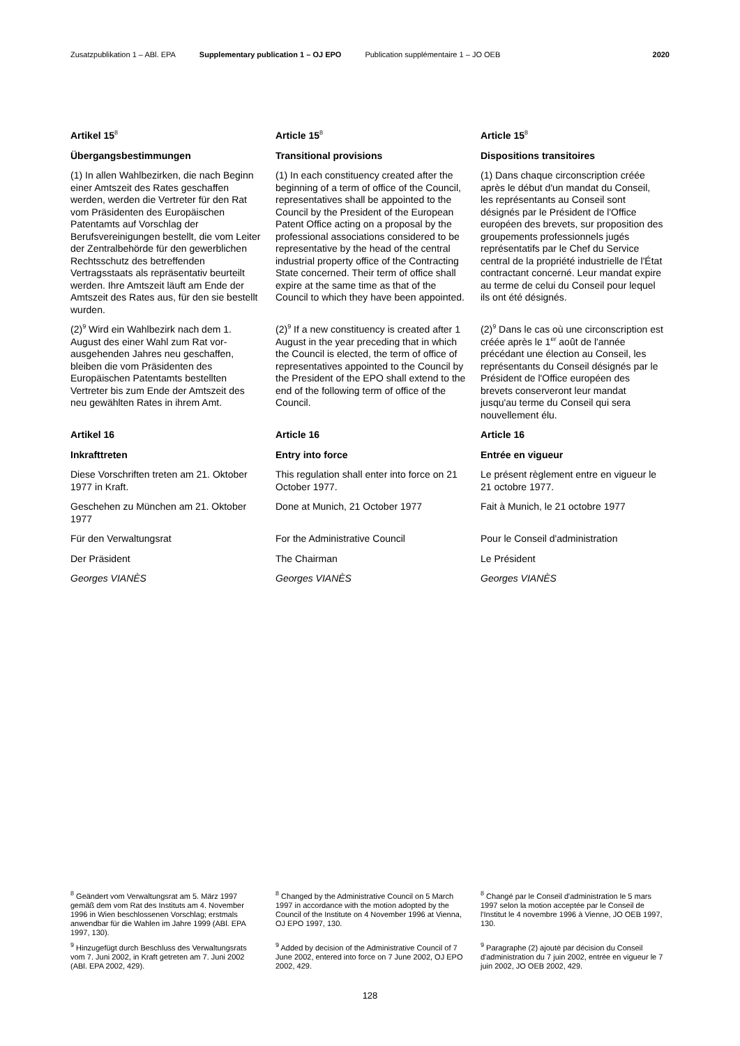Zusatzpublikation 1 – ABl. EPA Supplementary publication 1 – OJ EPO Publication supplémentaire 1 – JO OEB 2020
Artikel 15<sup>8</sup>
Article 15<sup>8</sup>
Article 15<sup>8</sup>
Übergangsbestimmungen
Transitional provisions
Dispositions transitoires
(1) In allen Wahlbezirken, die nach Beginn einer Amtszeit des Rates geschaffen werden, werden die Vertreter für den Rat vom Präsidenten des Europäischen Patentamts auf Vorschlag der Berufsvereinigungen bestellt, die vom Leiter der Zentral­behörde für den gewerblichen Rechts­schutz des betreffenden Vertragsstaats als repräsentativ beurteilt werden. Ihre Amtszeit läuft am Ende der Amtszeit des Rates aus, für den sie bestellt wurden.
(1) In each constituency created after the beginning of a term of office of the Council, representatives shall be appointed to the Council by the President of the European Patent Office acting on a proposal by the professional associations considered to be representative by the head of the central industrial property office of the Contracting State concerned. Their term of office shall expire at the same time as that of the Council to which they have been appointed.
(1) Dans chaque circonscription créée après le début d'un mandat du Conseil, les représentants au Conseil sont désignés par le Président de l'Office européen des brevets, sur proposition des groupements professionnels jugés représentatifs par le Chef du Service central de la propriété industrielle de l'État contractant concerné. Leur mandat expire au terme de celui du Conseil pour lequel ils ont été désignés.
(2)<sup>9</sup> Wird ein Wahlbezirk nach dem 1. August des einer Wahl zum Rat vor­ausgehenden Jahres neu geschaffen, bleiben die vom Präsidenten des Europäischen Patentamts bestellten Vertreter bis zum Ende der Amtszeit des neu gewählten Rates in ihrem Amt.
(2)<sup>9</sup> If a new constituency is created after 1 August in the year preceding that in which the Council is elected, the term of office of representatives appointed to the Council by the President of the EPO shall extend to the end of the following term of office of the Council.
(2)<sup>9</sup> Dans le cas où une circonscription est créée après le 1<sup>er</sup> août de l'année précédant une élection au Conseil, les représentants du Conseil désignés par le Président de l'Office européen des brevets conserveront leur mandat jusqu'au terme du Conseil qui sera nouvellement élu.
Artikel 16
Article 16
Article 16
Inkrafttreten
Entry into force
Entrée en vigueur
Diese Vorschriften treten am 21. Oktober 1977 in Kraft.
This regulation shall enter into force on 21 October 1977.
Le présent règlement entre en vigueur le 21 octobre 1977.
Geschehen zu München am 21. Oktober 1977
Done at Munich, 21 October 1977
Fait à Munich, le 21 octobre 1977
Für den Verwaltungsrat
For the Administrative Council
Pour le Conseil d'administration
Der Präsident
The Chairman
Le Président
Georges VIANÈS
Georges VIANÈS
Georges VIANÈS
<sup>8</sup> Geändert vom Verwaltungsrat am 5. März 1997 gemäß dem vom Rat des Instituts am 4. November 1996 in Wien beschlossenen Vorschlag; erstmals anwendbar für die Wahlen im Jahre 1999 (ABl. EPA 1997, 130).
<sup>8</sup> Changed by the Administrative Council on 5 March 1997 in accordance with the motion adopted by the Council of the Institute on 4 November 1996 at Vienna, OJ EPO 1997, 130.
<sup>8</sup> Changé par le Conseil d'administration le 5 mars 1997 selon la motion acceptée par le Conseil de l'Institut le 4 novembre 1996 à Vienne, JO OEB 1997, 130.
<sup>9</sup> Hinzugefügt durch Beschluss des Verwaltungsrats vom 7. Juni 2002, in Kraft getreten am 7. Juni 2002 (ABl. EPA 2002, 429).
<sup>9</sup> Added by decision of the Administrative Council of 7 June 2002, entered into force on 7 June 2002, OJ EPO 2002, 429.
<sup>9</sup> Paragraphe (2) ajouté par décision du Conseil d'administration du 7 juin 2002, entrée en vigueur le 7 juin 2002, JO OEB 2002, 429.
128